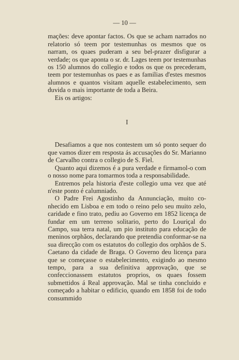— 10 —
mações: deve apontar factos. Os que se acham narra­dos no relatorio só teem por testemunhas os mesmos que os narram, os quaes puderam a seu bel-prazer disfigurar a verdade; os que aponta o sr. dr. Lages teem por testemunhas os 150 alumnos do collegio e to­dos os que os precederam, teem por testemunhas os paes e as familias d'estes mesmos alumnos e quantos visitam aquelle estabelecimento, sem duvida o mais importante de toda a Beira.
Eis os artigos:
I
Desafiamos a que nos contestem um só ponto sequer do que vamos dizer em resposta ás accusações do Sr. Marianno de Carvalho contra o collegio de S. Fiel.
Quanto aqui dizemos é a pura verdade e firmamol-o com o nosso nome para tomarmos toda a responsa­bilidade.
Entremos pela historia d'este collegio uma vez que até n'este ponto é calumniado.
O Padre Frei Agostinho da Annunciação, muito co­nhecido em Lisboa e em todo o reino pelo seu muito zelo, caridade e fino trato, pediu ao Governo em 1852 licença de fundar em um terreno solitario, perto do Lou­riçal do Campo, sua terra natal, um pio instituto para educação de meninos orphãos, declarando que preten­dia conformar-se na sua direcção com os estatutos do collegio dos orphãos de S. Caetano da cidade de Braga. O Governo deu licença para que se começasse o esta­belecimento, exigindo ao mesmo tempo, para a sua definitiva approvação, que se confeccionassem estatu­tos proprios, os quaes fossem submettidos á Real ap­provação. Mal se tinha concluido e começado a habi­tar o edificio, quando em 1858 foi de todo consummido